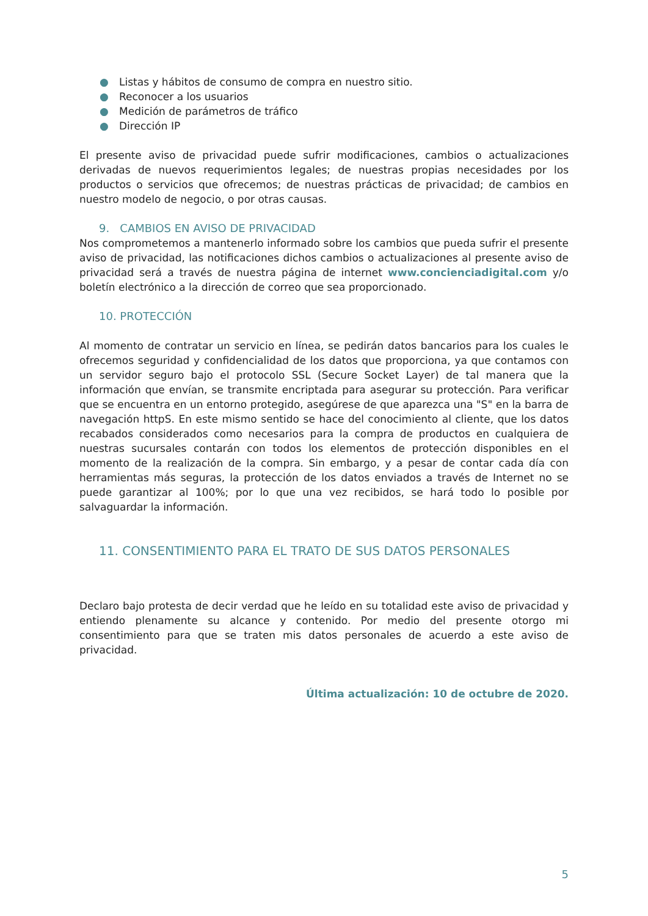● Listas y hábitos de consumo de compra en nuestro sitio.
● Reconocer a los usuarios
● Medición de parámetros de tráfico
● Dirección IP
El presente aviso de privacidad puede sufrir modificaciones, cambios o actualizaciones derivadas de nuevos requerimientos legales; de nuestras propias necesidades por los productos o servicios que ofrecemos; de nuestras prácticas de privacidad; de cambios en nuestro modelo de negocio, o por otras causas.
9. CAMBIOS EN AVISO DE PRIVACIDAD
Nos comprometemos a mantenerlo informado sobre los cambios que pueda sufrir el presente aviso de privacidad, las notificaciones dichos cambios o actualizaciones al presente aviso de privacidad será a través de nuestra página de internet www.concienciadigital.com y/o boletín electrónico a la dirección de correo que sea proporcionado.
10. PROTECCIÓN
Al momento de contratar un servicio en línea, se pedirán datos bancarios para los cuales le ofrecemos seguridad y confidencialidad de los datos que proporciona, ya que contamos con un servidor seguro bajo el protocolo SSL (Secure Socket Layer) de tal manera que la información que envían, se transmite encriptada para asegurar su protección. Para verificar que se encuentra en un entorno protegido, asegúrese de que aparezca una "S" en la barra de navegación httpS. En este mismo sentido se hace del conocimiento al cliente, que los datos recabados considerados como necesarios para la compra de productos en cualquiera de nuestras sucursales contarán con todos los elementos de protección disponibles en el momento de la realización de la compra. Sin embargo, y a pesar de contar cada día con herramientas más seguras, la protección de los datos enviados a través de Internet no se puede garantizar al 100%; por lo que una vez recibidos, se hará todo lo posible por salvaguardar la información.
11. CONSENTIMIENTO PARA EL TRATO DE SUS DATOS PERSONALES
Declaro bajo protesta de decir verdad que he leído en su totalidad este aviso de privacidad y entiendo plenamente su alcance y contenido. Por medio del presente otorgo mi consentimiento para que se traten mis datos personales de acuerdo a este aviso de privacidad.
Última actualización: 10 de octubre de 2020.
5